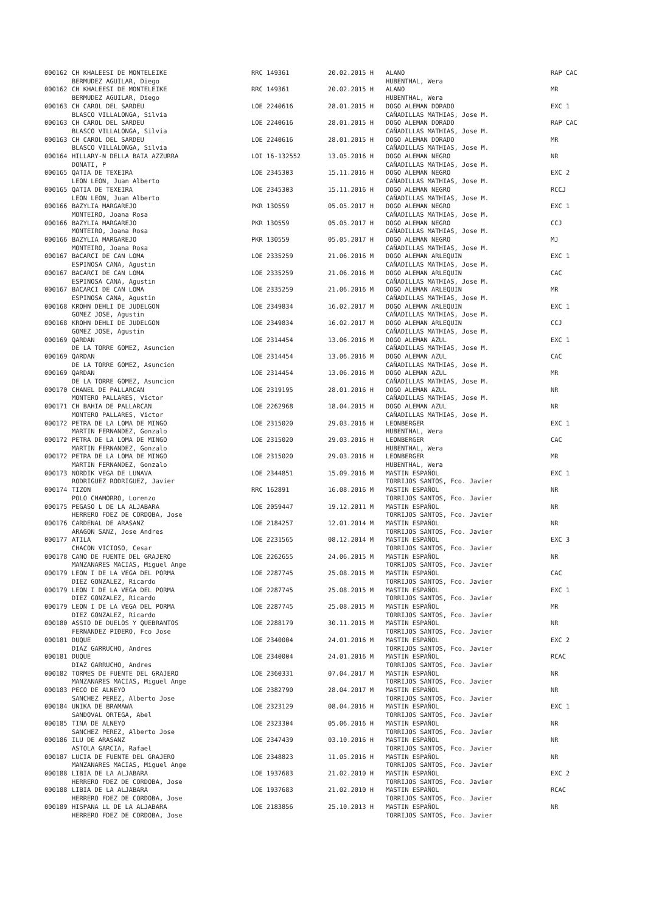| 000162 | CH KHALEESI DE MONTELEIKE | RRC 149361 | 20.02.2015 H | ALANO | RAP CAC |
| | BERMUDEZ AGUILAR, Diego | | | HUBENTHAL, Wera | |
| 000162 | CH KHALEESI DE MONTELEIKE | RRC 149361 | 20.02.2015 H | ALANO | MR |
| | BERMUDEZ AGUILAR, Diego | | | HUBENTHAL, Wera | |
| 000163 | CH CAROL DEL SARDEU | LOE 2240616 | 28.01.2015 H | DOGO ALEMAN DORADO | EXC 1 |
| | BLASCO VILLALONGA, Silvia | | | CAÑADILLAS MATHIAS, Jose M. | |
| 000163 | CH CAROL DEL SARDEU | LOE 2240616 | 28.01.2015 H | DOGO ALEMAN DORADO | RAP CAC |
| | BLASCO VILLALONGA, Silvia | | | CAÑADILLAS MATHIAS, Jose M. | |
| 000163 | CH CAROL DEL SARDEU | LOE 2240616 | 28.01.2015 H | DOGO ALEMAN DORADO | MR |
| | BLASCO VILLALONGA, Silvia | | | CAÑADILLAS MATHIAS, Jose M. | |
| 000164 | HILLARY-N DELLA BAIA AZZURRA | LOI 16-132552 | 13.05.2016 H | DOGO ALEMAN NEGRO | NR |
| | DONATI, P | | | CAÑADILLAS MATHIAS, Jose M. | |
| 000165 | QATIA DE TEXEIRA | LOE 2345303 | 15.11.2016 H | DOGO ALEMAN NEGRO | EXC 2 |
| | LEON LEON, Juan Alberto | | | CAÑADILLAS MATHIAS, Jose M. | |
| 000165 | QATIA DE TEXEIRA | LOE 2345303 | 15.11.2016 H | DOGO ALEMAN NEGRO | RCCJ |
| | LEON LEON, Juan Alberto | | | CAÑADILLAS MATHIAS, Jose M. | |
| 000166 | BAZYLIA MARGAREJO | PKR 130559 | 05.05.2017 H | DOGO ALEMAN NEGRO | EXC 1 |
| | MONTEIRO, Joana Rosa | | | CAÑADILLAS MATHIAS, Jose M. | |
| 000166 | BAZYLIA MARGAREJO | PKR 130559 | 05.05.2017 H | DOGO ALEMAN NEGRO | CCJ |
| | MONTEIRO, Joana Rosa | | | CAÑADILLAS MATHIAS, Jose M. | |
| 000166 | BAZYLIA MARGAREJO | PKR 130559 | 05.05.2017 H | DOGO ALEMAN NEGRO | MJ |
| | MONTEIRO, Joana Rosa | | | CAÑADILLAS MATHIAS, Jose M. | |
| 000167 | BACARCI DE CAN LOMA | LOE 2335259 | 21.06.2016 M | DOGO ALEMAN ARLEQUIN | EXC 1 |
| | ESPINOSA CANA, Agustin | | | CAÑADILLAS MATHIAS, Jose M. | |
| 000167 | BACARCI DE CAN LOMA | LOE 2335259 | 21.06.2016 M | DOGO ALEMAN ARLEQUIN | CAC |
| | ESPINOSA CANA, Agustin | | | CAÑADILLAS MATHIAS, Jose M. | |
| 000167 | BACARCI DE CAN LOMA | LOE 2335259 | 21.06.2016 M | DOGO ALEMAN ARLEQUIN | MR |
| | ESPINOSA CANA, Agustin | | | CAÑADILLAS MATHIAS, Jose M. | |
| 000168 | KROHN DEHLI DE JUDELGON | LOE 2349834 | 16.02.2017 M | DOGO ALEMAN ARLEQUIN | EXC 1 |
| | GOMEZ JOSE, Agustin | | | CAÑADILLAS MATHIAS, Jose M. | |
| 000168 | KROHN DEHLI DE JUDELGON | LOE 2349834 | 16.02.2017 M | DOGO ALEMAN ARLEQUIN | CCJ |
| | GOMEZ JOSE, Agustin | | | CAÑADILLAS MATHIAS, Jose M. | |
| 000169 | QARDAN | LOE 2314454 | 13.06.2016 M | DOGO ALEMAN AZUL | EXC 1 |
| | DE LA TORRE GOMEZ, Asuncion | | | CAÑADILLAS MATHIAS, Jose M. | |
| 000169 | QARDAN | LOE 2314454 | 13.06.2016 M | DOGO ALEMAN AZUL | CAC |
| | DE LA TORRE GOMEZ, Asuncion | | | CAÑADILLAS MATHIAS, Jose M. | |
| 000169 | QARDAN | LOE 2314454 | 13.06.2016 M | DOGO ALEMAN AZUL | MR |
| | DE LA TORRE GOMEZ, Asuncion | | | CAÑADILLAS MATHIAS, Jose M. | |
| 000170 | CHANEL DE PALLARCAN | LOE 2319195 | 28.01.2016 H | DOGO ALEMAN AZUL | NR |
| | MONTERO PALLARES, Victor | | | CAÑADILLAS MATHIAS, Jose M. | |
| 000171 | CH BAHIA DE PALLARCAN | LOE 2262968 | 18.04.2015 H | DOGO ALEMAN AZUL | NR |
| | MONTERO PALLARES, Victor | | | CAÑADILLAS MATHIAS, Jose M. | |
| 000172 | PETRA DE LA LOMA DE MINGO | LOE 2315020 | 29.03.2016 H | LEONBERGER | EXC 1 |
| | MARTIN FERNANDEZ, Gonzalo | | | HUBENTHAL, Wera | |
| 000172 | PETRA DE LA LOMA DE MINGO | LOE 2315020 | 29.03.2016 H | LEONBERGER | CAC |
| | MARTIN FERNANDEZ, Gonzalo | | | HUBENTHAL, Wera | |
| 000172 | PETRA DE LA LOMA DE MINGO | LOE 2315020 | 29.03.2016 H | LEONBERGER | MR |
| | MARTIN FERNANDEZ, Gonzalo | | | HUBENTHAL, Wera | |
| 000173 | NORDIK VEGA DE LUNAVA | LOE 2344851 | 15.09.2016 M | MASTIN ESPAÑOL | EXC 1 |
| | RODRIGUEZ RODRIGUEZ, Javier | | | TORRIJOS SANTOS, Fco. Javier | |
| 000174 | TIZON | RRC 162891 | 16.08.2016 M | MASTIN ESPAÑOL | NR |
| | POLO CHAMORRO, Lorenzo | | | TORRIJOS SANTOS, Fco. Javier | |
| 000175 | PEGASO L DE LA ALJABARA | LOE 2059447 | 19.12.2011 M | MASTIN ESPAÑOL | NR |
| | HERRERO FDEZ DE CORDOBA, Jose | | | TORRIJOS SANTOS, Fco. Javier | |
| 000176 | CARDENAL DE ARASANZ | LOE 2184257 | 12.01.2014 M | MASTIN ESPAÑOL | NR |
| | ARAGON SANZ, Jose Andres | | | TORRIJOS SANTOS, Fco. Javier | |
| 000177 | ATILA | LOE 2231565 | 08.12.2014 M | MASTIN ESPAÑOL | EXC 3 |
| | CHACON VICIOSO, Cesar | | | TORRIJOS SANTOS, Fco. Javier | |
| 000178 | CANO DE FUENTE DEL GRAJERO | LOE 2262655 | 24.06.2015 M | MASTIN ESPAÑOL | NR |
| | MANZANARES MACIAS, Miguel Ange | | | TORRIJOS SANTOS, Fco. Javier | |
| 000179 | LEON I DE LA VEGA DEL PORMA | LOE 2287745 | 25.08.2015 M | MASTIN ESPAÑOL | CAC |
| | DIEZ GONZALEZ, Ricardo | | | TORRIJOS SANTOS, Fco. Javier | |
| 000179 | LEON I DE LA VEGA DEL PORMA | LOE 2287745 | 25.08.2015 M | MASTIN ESPAÑOL | EXC 1 |
| | DIEZ GONZALEZ, Ricardo | | | TORRIJOS SANTOS, Fco. Javier | |
| 000179 | LEON I DE LA VEGA DEL PORMA | LOE 2287745 | 25.08.2015 M | MASTIN ESPAÑOL | MR |
| | DIEZ GONZALEZ, Ricardo | | | TORRIJOS SANTOS, Fco. Javier | |
| 000180 | ASSIO DE DUELOS Y QUEBRANTOS | LOE 2288179 | 30.11.2015 M | MASTIN ESPAÑOL | NR |
| | FERNANDEZ PIĐERO, Fco Jose | | | TORRIJOS SANTOS, Fco. Javier | |
| 000181 | DUQUE | LOE 2340004 | 24.01.2016 M | MASTIN ESPAÑOL | EXC 2 |
| | DIAZ GARRUCHO, Andres | | | TORRIJOS SANTOS, Fco. Javier | |
| 000181 | DUQUE | LOE 2340004 | 24.01.2016 M | MASTIN ESPAÑOL | RCAC |
| | DIAZ GARRUCHO, Andres | | | TORRIJOS SANTOS, Fco. Javier | |
| 000182 | TORMES DE FUENTE DEL GRAJERO | LOE 2360331 | 07.04.2017 M | MASTIN ESPAÑOL | NR |
| | MANZANARES MACIAS, Miguel Ange | | | TORRIJOS SANTOS, Fco. Javier | |
| 000183 | PECO DE ALNEYO | LOE 2382790 | 28.04.2017 M | MASTIN ESPAÑOL | NR |
| | SANCHEZ PEREZ, Alberto Jose | | | TORRIJOS SANTOS, Fco. Javier | |
| 000184 | UNIKA DE BRAMAWA | LOE 2323129 | 08.04.2016 H | MASTIN ESPAÑOL | EXC 1 |
| | SANDOVAL ORTEGA, Abel | | | TORRIJOS SANTOS, Fco. Javier | |
| 000185 | TINA DE ALNEYO | LOE 2323304 | 05.06.2016 H | MASTIN ESPAÑOL | NR |
| | SANCHEZ PEREZ, Alberto Jose | | | TORRIJOS SANTOS, Fco. Javier | |
| 000186 | ILU DE ARASANZ | LOE 2347439 | 03.10.2016 H | MASTIN ESPAÑOL | NR |
| | ASTOLA GARCIA, Rafael | | | TORRIJOS SANTOS, Fco. Javier | |
| 000187 | LUCIA DE FUENTE DEL GRAJERO | LOE 2348823 | 11.05.2016 H | MASTIN ESPAÑOL | NR |
| | MANZANARES MACIAS, Miguel Ange | | | TORRIJOS SANTOS, Fco. Javier | |
| 000188 | LIBIA DE LA ALJABARA | LOE 1937683 | 21.02.2010 H | MASTIN ESPAÑOL | EXC 2 |
| | HERRERO FDEZ DE CORDOBA, Jose | | | TORRIJOS SANTOS, Fco. Javier | |
| 000188 | LIBIA DE LA ALJABARA | LOE 1937683 | 21.02.2010 H | MASTIN ESPAÑOL | RCAC |
| | HERRERO FDEZ DE CORDOBA, Jose | | | TORRIJOS SANTOS, Fco. Javier | |
| 000189 | HISPANA LL DE LA ALJABARA | LOE 2183856 | 25.10.2013 H | MASTIN ESPAÑOL | NR |
| | HERRERO FDEZ DE CORDOBA, Jose | | | TORRIJOS SANTOS, Fco. Javier | |